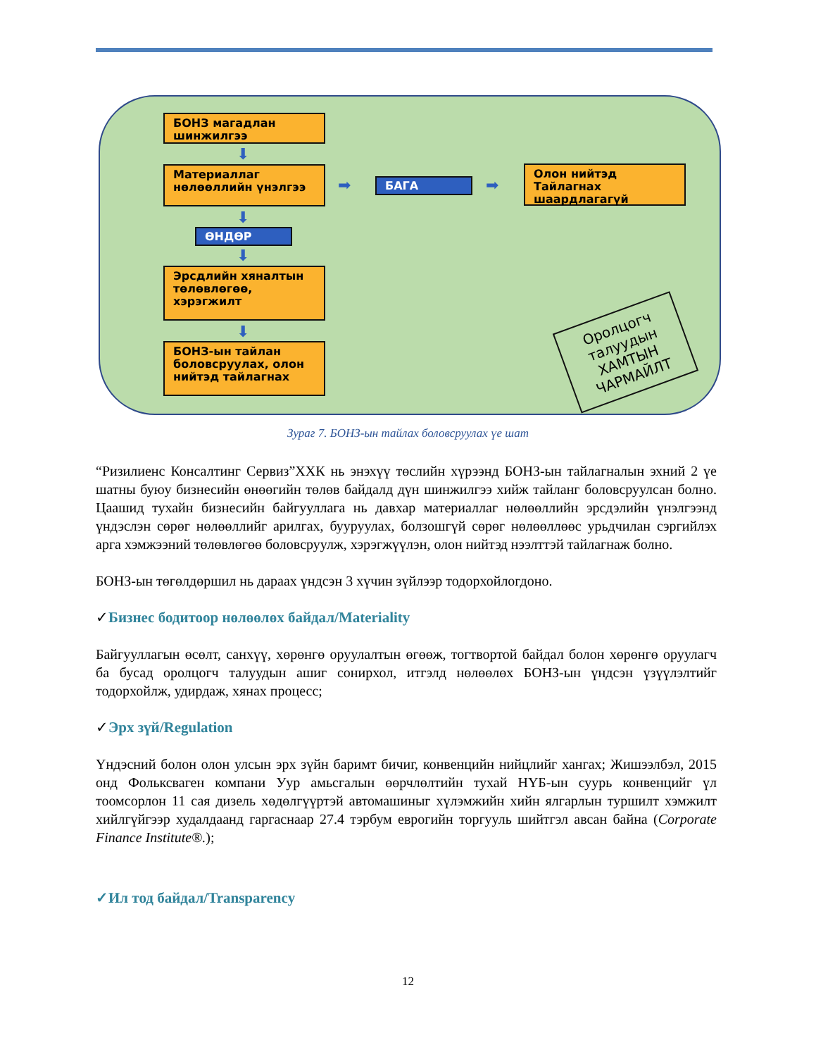БОНЗ магадлан шинжилгээ
⬇
Материаллаг нөлөөллийн үнэлгээ
➡ БАГА ➡
Олон нийтэд Тайлагнах шаардлагагүй
⬇
ӨНДӨР
⬇
Эрсдлийн хяналтын төлөвлөгөө, хэрэгжилт
⬇
БОНЗ-ын тайлан боловсруулах, олон нийтэд тайлагнах
Оролцогч
талуудын
ХАМТЫН
ЧАРМАЙЛТ
Зураг 7. БОНЗ-ын тайлах боловсруулах үе шат
“Ризилиенс Консалтинг Сервиз”ХХК нь энэхүү төслийн хүрээнд БОНЗ-ын тайлагналын эхний 2 үе шатны буюу бизнесийн өнөөгийн төлөв байдалд дүн шинжилгээ хийж тайланг боловсруулсан болно. Цаашид тухайн бизнесийн байгууллага нь давхар материаллаг нөлөөллийн эрсдэлийн үнэлгээнд үндэслэн сөрөг нөлөөллийг арилгах, бууруулах, болзошгүй сөрөг нөлөөллөөс урьдчилан сэргийлэх арга хэмжээний төлөвлөгөө боловсруулж, хэрэгжүүлэн, олон нийтэд нээлттэй тайлагнаж болно.
БОНЗ-ын төгөлдөршил нь дараах үндсэн 3 хүчин зүйлээр тодорхойлогдоно.
✓Бизнес бодитоор нөлөөлөх байдал/Materiality
Байгууллагын өсөлт, санхүү, хөрөнгө оруулалтын өгөөж, тогтвортой байдал болон хөрөнгө оруулагч ба бусад оролцогч талуудын ашиг сонирхол, итгэлд нөлөөлөх БОНЗ-ын үндсэн үзүүлэлтийг тодорхойлж, удирдаж, хянах процесс;
✓Эрх зүй/Regulation
Үндэсний болон олон улсын эрх зүйн баримт бичиг, конвенцийн нийцлийг хангах; Жишээлбэл, 2015 онд Фольксваген компани Уур амьсгалын өөрчлөлтийн тухай НҮБ-ын суурь конвенцийг үл тоомсорлон 11 сая дизель хөдөлгүүртэй автомашиныг хүлэмжийн хийн ялгарлын туршилт хэмжилт хийлгүйгээр худалдаанд гаргаснаар 27.4 тэрбум еврогийн торгууль шийтгэл авсан байна (Corporate Finance Institute®.);
✓Ил тод байдал/Transparency
12